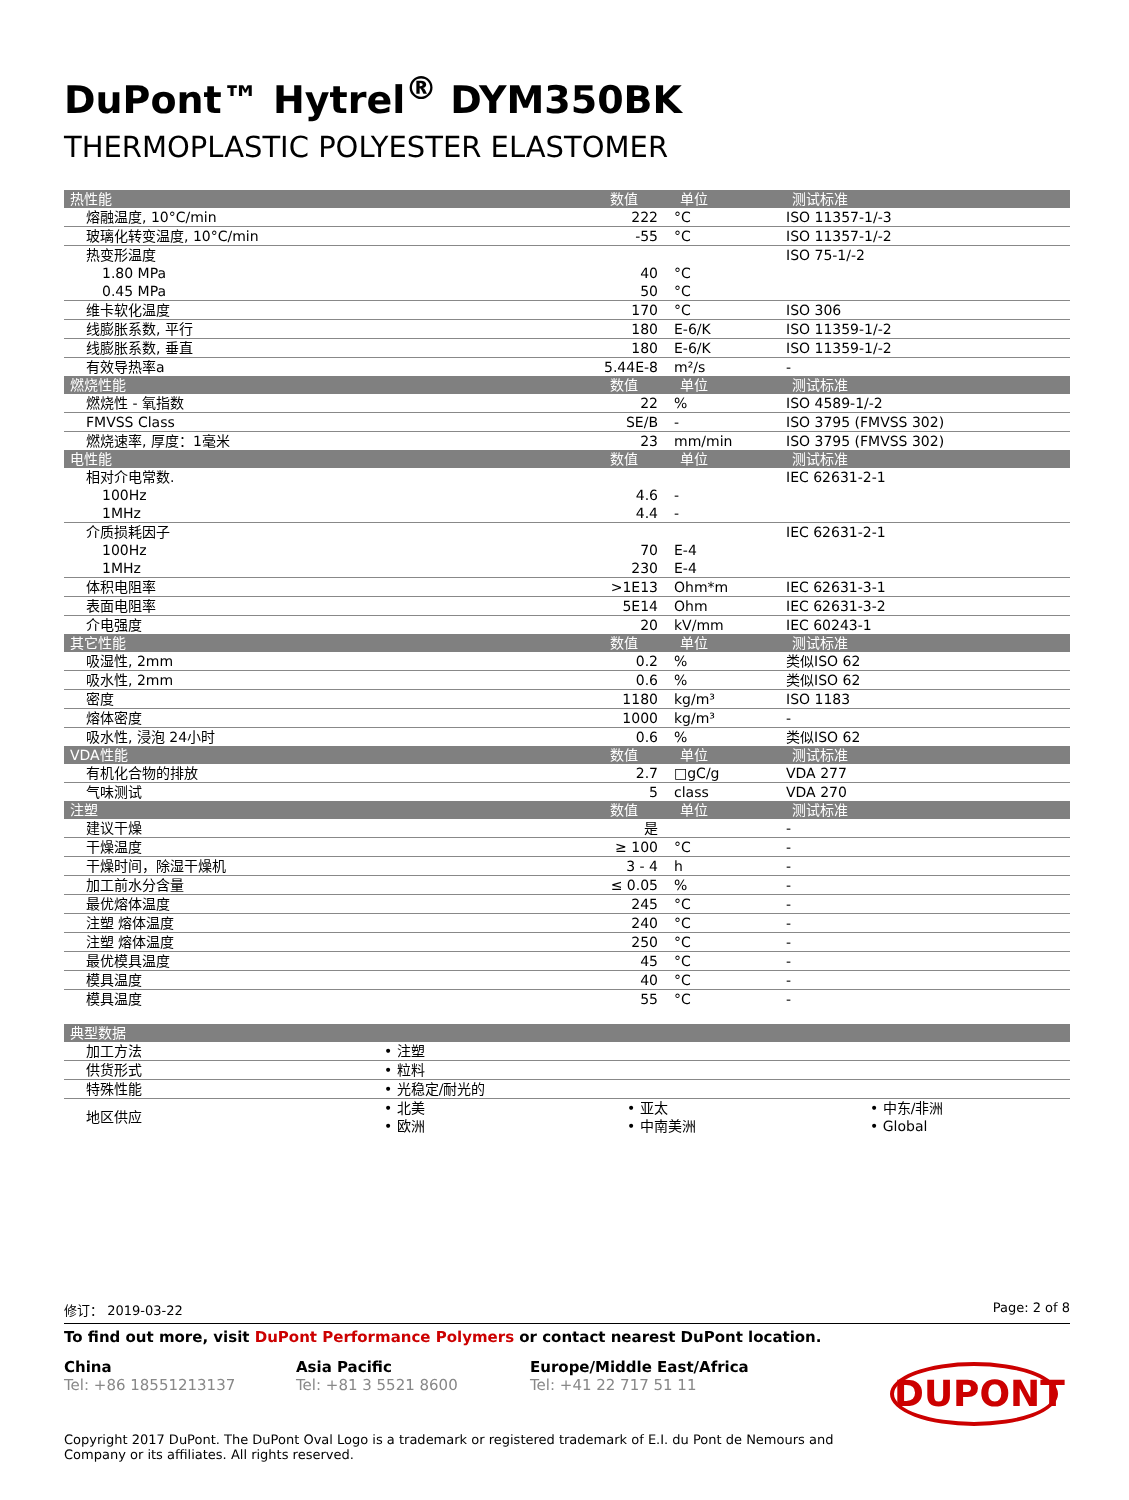DuPont™ Hytrel<sup>®</sup> DYM350BK
THERMOPLASTIC POLYESTER ELASTOMER
| 热性能 | 数值 | 单位 | 测试标准 |
| --- | --- | --- | --- |
| 熔融温度, 10°C/min | 222 | °C | ISO 11357-1/-3 |
| 玻璃化转变温度, 10°C/min | -55 | °C | ISO 11357-1/-2 |
| 热变形温度 | | | ISO 75-1/-2 |
| 1.80 MPa | 40 | °C | |
| 0.45 MPa | 50 | °C | |
| 维卡软化温度 | 170 | °C | ISO 306 |
| 线膨胀系数, 平行 | 180 | E-6/K | ISO 11359-1/-2 |
| 线膨胀系数, 垂直 | 180 | E-6/K | ISO 11359-1/-2 |
| 有效导热率a | 5.44E-8 | m²/s | - |
| 燃烧性能 | 数值 | 单位 | 测试标准 |
| 燃烧性 - 氧指数 | 22 | % | ISO 4589-1/-2 |
| FMVSS Class | SE/B | - | ISO 3795 (FMVSS 302) |
| 燃烧速率, 厚度：1毫米 | 23 | mm/min | ISO 3795 (FMVSS 302) |
| 电性能 | 数值 | 单位 | 测试标准 |
| 相对介电常数. | | | IEC 62631-2-1 |
| 100Hz | 4.6 | - | |
| 1MHz | 4.4 | - | |
| 介质损耗因子 | | | IEC 62631-2-1 |
| 100Hz | 70 | E-4 | |
| 1MHz | 230 | E-4 | |
| 体积电阻率 | >1E13 | Ohm*m | IEC 62631-3-1 |
| 表面电阻率 | 5E14 | Ohm | IEC 62631-3-2 |
| 介电强度 | 20 | kV/mm | IEC 60243-1 |
| 其它性能 | 数值 | 单位 | 测试标准 |
| 吸湿性, 2mm | 0.2 | % | 类似ISO 62 |
| 吸水性, 2mm | 0.6 | % | 类似ISO 62 |
| 密度 | 1180 | kg/m³ | ISO 1183 |
| 熔体密度 | 1000 | kg/m³ | - |
| 吸水性, 浸泡 24小时 | 0.6 | % | 类似ISO 62 |
| VDA性能 | 数值 | 单位 | 测试标准 |
| 有机化合物的排放 | 2.7 | □gC/g | VDA 277 |
| 气味测试 | 5 | class | VDA 270 |
| 注塑 | 数值 | 单位 | 测试标准 |
| 建议干燥 | 是 | | - |
| 干燥温度 | ≥ 100 | °C | - |
| 干燥时间，除湿干燥机 | 3 - 4 | h | - |
| 加工前水分含量 | ≤ 0.05 | % | - |
| 最优熔体温度 | 245 | °C | - |
| 注塑 熔体温度 | 240 | °C | - |
| 注塑 熔体温度 | 250 | °C | - |
| 最优模具温度 | 45 | °C | - |
| 模具温度 | 40 | °C | - |
| 模具温度 | 55 | °C | - |
| 典型数据 | | | |
| --- | --- | --- | --- |
| 加工方法 | • 注塑 | | |
| 供货形式 | • 粒料 | | |
| 特殊性能 | • 光稳定/耐光的 | | |
| 地区供应 | • 北美 | • 亚太 | • 中东/非洲 |
| | • 欧洲 | • 中南美洲 | • Global |
修订： 2019-03-22 Page: 2 of 8
To find out more, visit DuPont Performance Polymers or contact nearest DuPont location.
China
Tel: +86 18551213137
Asia Pacific
Tel: +81 3 5521 8600
Europe/Middle East/Africa
Tel: +41 22 717 51 11
DUPONT
Copyright 2017 DuPont. The DuPont Oval Logo is a trademark or registered trademark of E.I. du Pont de Nemours and
Company or its affiliates. All rights reserved.